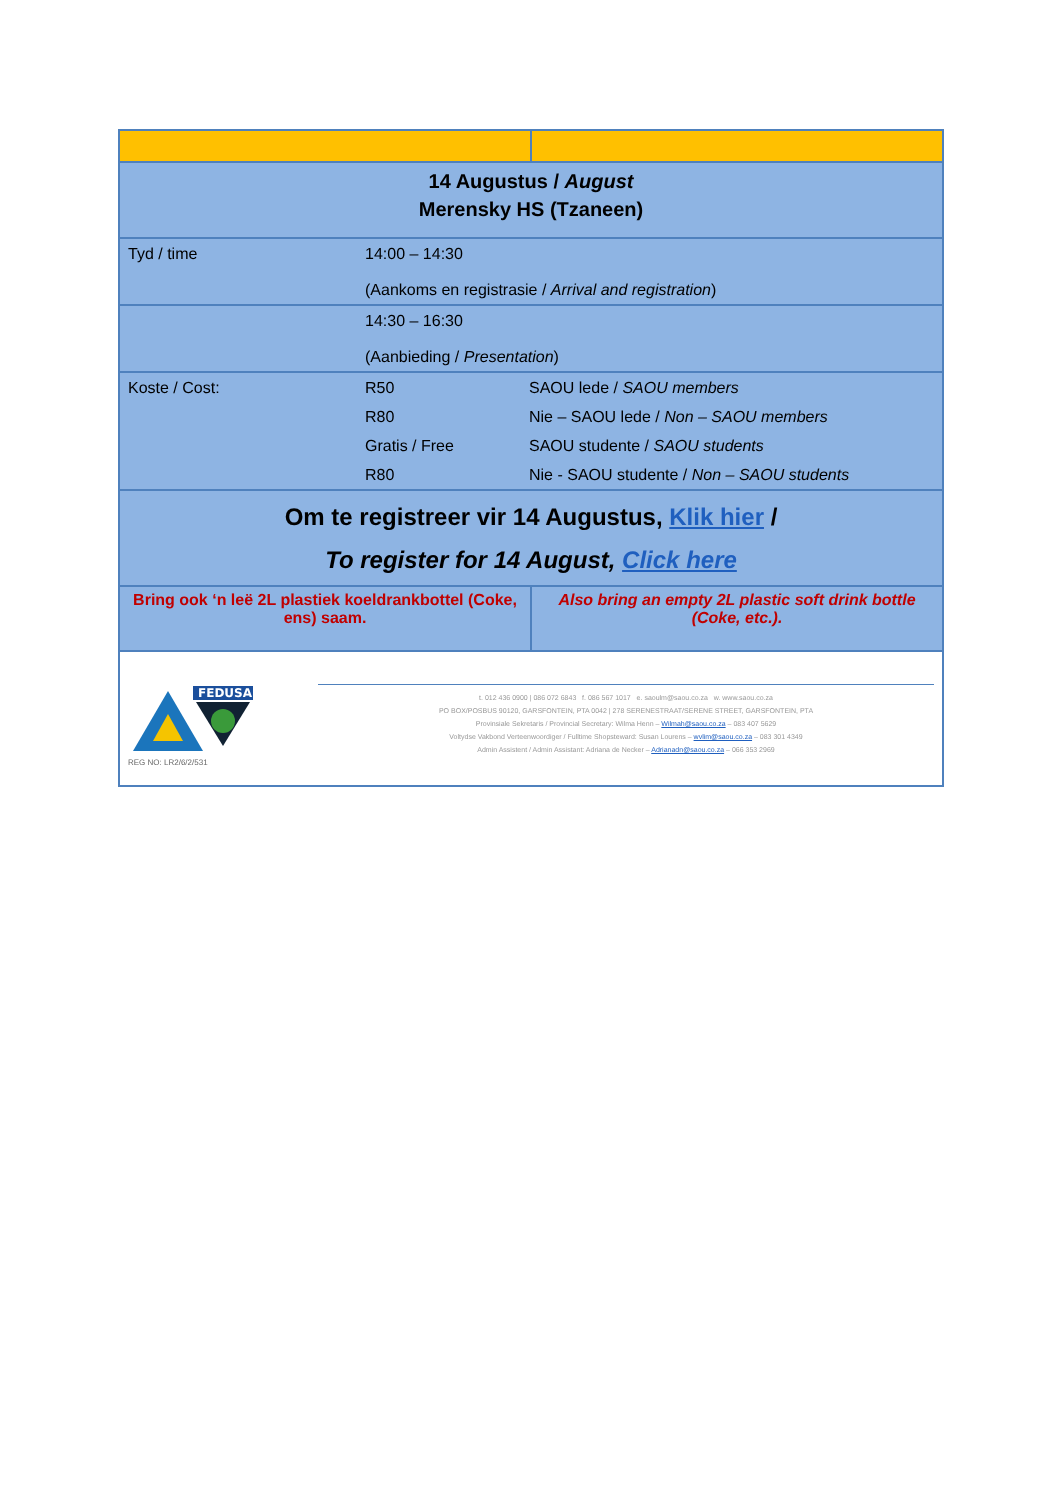| 14 Augustus / August Merensky HS (Tzaneen) | |
| / Tyd / time / 14:00 – 14:30 (Aankoms en registrasie / Arrival and registration ) / | |
| / / 14:30 – 16:30 (Aanbieding / Presentation ) / | |
| / Koste / Cost: / R50 / SAOU lede / SAOU members / / / R80 / Nie – SAOU lede / Non – SAOU members / / / Gratis / Free / SAOU studente / SAOU students / / / R80 / Nie - SAOU studente / Non – SAOU students / | |
| Om te registreer vir 14 Augustus, Klik hier / To register for 14 August, Click here | |
| Bring ook ‘n leë 2L plastiek koeldrankbottel (Coke, ens) saam. | Also bring an empty 2L plastic soft drink bottle (Coke, etc.). |
| FEDUSA REG NO: LR2/6/2/531 t. 012 436 0900 / 086 072 6843 f. 086 567 1017 e. saoulm@saou.co.za w. www.saou.co.za PO BOX/POSBUS 90120, GARSFONTEIN, PTA 0042 / 278 SERENESTRAAT/SERENE STREET, GARSFONTEIN, PTA Provinsiale Sekretaris / Provincial Secretary: Wilma Henn – Wilmah@saou.co.za – 083 407 5629 Voltydse Vakbond Verteenwoordiger / Fulltime Shopsteward: Susan Lourens – wvlim@saou.co.za – 083 301 4349 Admin Assistent / Admin Assistant: Adriana de Necker – Adrianadn@saou.co.za – 066 353 2969 | |